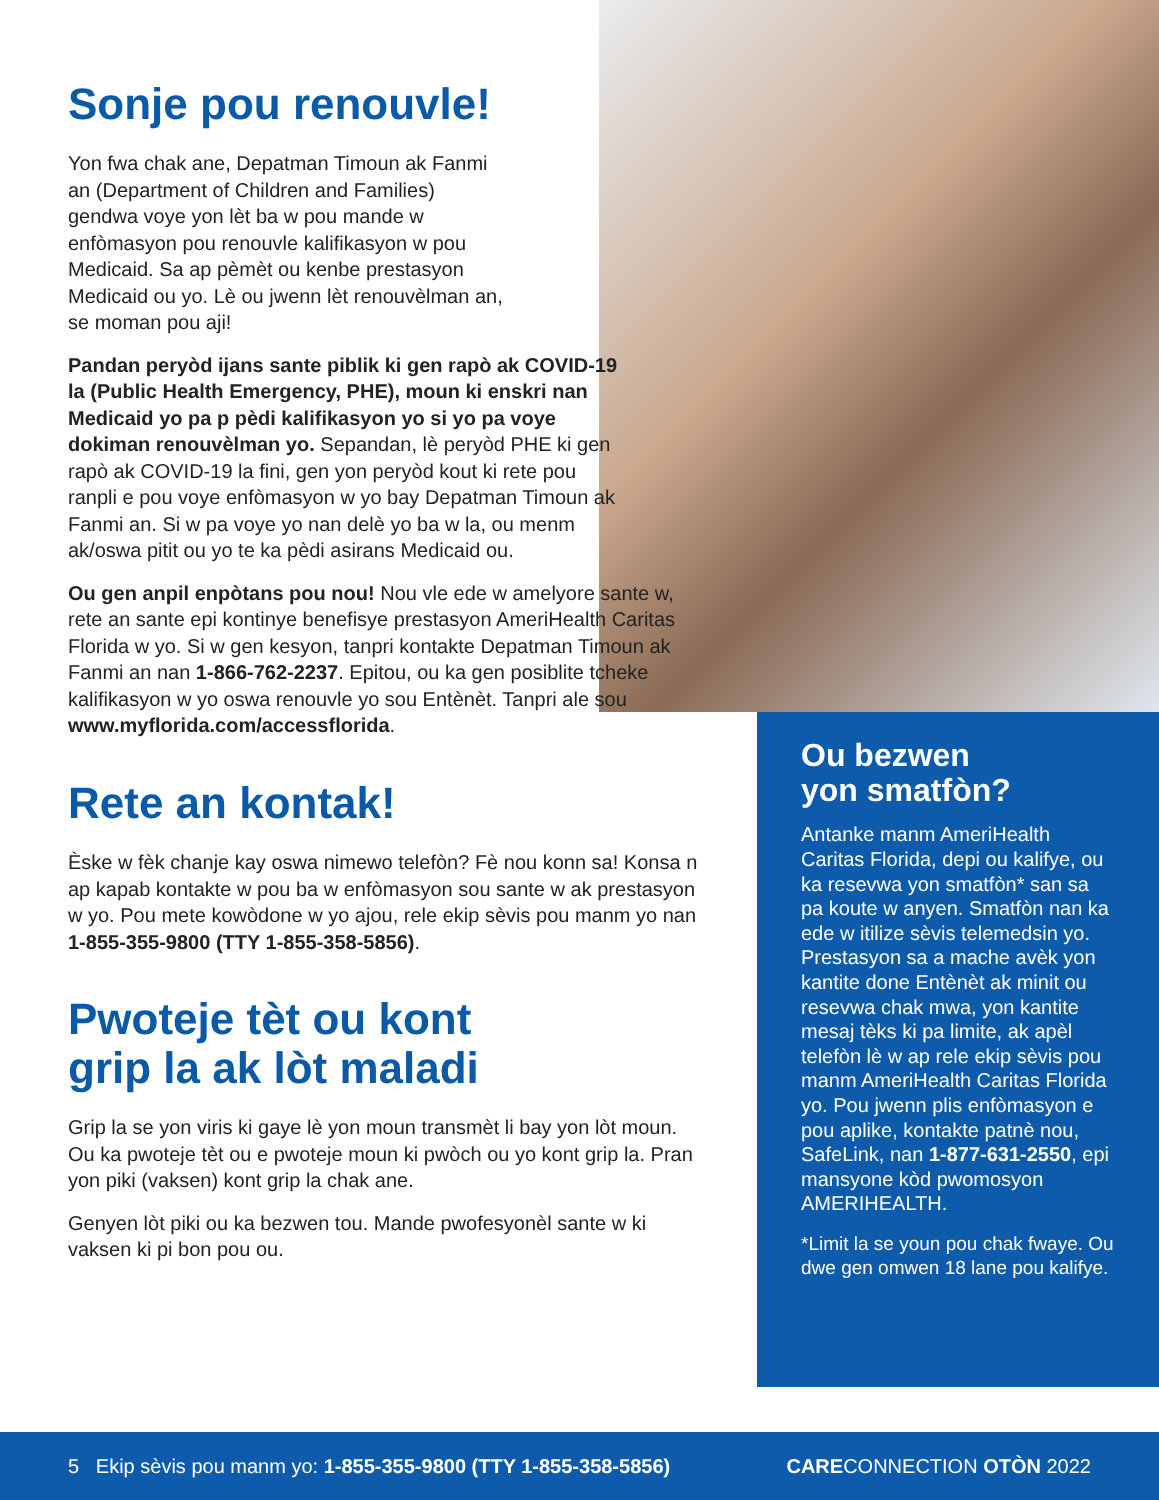Sonje pou renouvle!
Yon fwa chak ane, Depatman Timoun ak Fanmi an (Department of Children and Families) gendwa voye yon lèt ba w pou mande w enfòmasyon pou renouvle kalifikasyon w pou Medicaid. Sa ap pèmèt ou kenbe prestasyon Medicaid ou yo. Lè ou jwenn lèt renouvèlman an, se moman pou aji!
Pandan peryòd ijans sante piblik ki gen rapò ak COVID-19 la (Public Health Emergency, PHE), moun ki enskri nan Medicaid yo pa p pèdi kalifikasyon yo si yo pa voye dokiman renouvèlman yo. Sepandan, lè peryòd PHE ki gen rapò ak COVID-19 la fini, gen yon peryòd kout ki rete pou ranpli e pou voye enfòmasyon w yo bay Depatman Timoun ak Fanmi an. Si w pa voye yo nan delè yo ba w la, ou menm ak/oswa pitit ou yo te ka pèdi asirans Medicaid ou.
Ou gen anpil enpòtans pou nou! Nou vle ede w amelyore sante w, rete an sante epi kontinye benefisye prestasyon AmeriHealth Caritas Florida w yo. Si w gen kesyon, tanpri kontakte Depatman Timoun ak Fanmi an nan 1-866-762-2237. Epitou, ou ka gen posiblite tcheke kalifikasyon w yo oswa renouvle yo sou Entènèt. Tanpri ale sou www.myflorida.com/accessflorida.
Rete an kontak!
Èske w fèk chanje kay oswa nimewo telefòn? Fè nou konn sa! Konsa n ap kapab kontakte w pou ba w enfòmasyon sou sante w ak prestasyon w yo. Pou mete kowòdone w yo ajou, rele ekip sèvis pou manm yo nan 1-855-355-9800 (TTY 1-855-358-5856).
Pwoteje tèt ou kont
grip la ak lòt maladi
Grip la se yon viris ki gaye lè yon moun transmèt li bay yon lòt moun. Ou ka pwoteje tèt ou e pwoteje moun ki pwòch ou yo kont grip la. Pran yon piki (vaksen) kont grip la chak ane.
Genyen lòt piki ou ka bezwen tou. Mande pwofesyonèl sante w ki vaksen ki pi bon pou ou.
Ou bezwen
yon smatfòn?
Antanke manm AmeriHealth Caritas Florida, depi ou kalifye, ou ka resevwa yon smatfòn* san sa pa koute w anyen. Smatfòn nan ka ede w itilize sèvis telemedsin yo. Prestasyon sa a mache avèk yon kantite done Entènèt ak minit ou resevwa chak mwa, yon kantite mesaj tèks ki pa limite, ak apèl telefòn lè w ap rele ekip sèvis pou manm AmeriHealth Caritas Florida yo. Pou jwenn plis enfòmasyon e pou aplike, kontakte patnè nou, SafeLink, nan 1-877-631-2550, epi mansyone kòd pwomosyon AMERIHEALTH.
*Limit la se youn pou chak fwaye. Ou dwe gen omwen 18 lane pou kalifye.
5 Ekip sèvis pou manm yo: 1-855-355-9800 (TTY 1-855-358-5856) CARECONNECTION OTÒN 2022